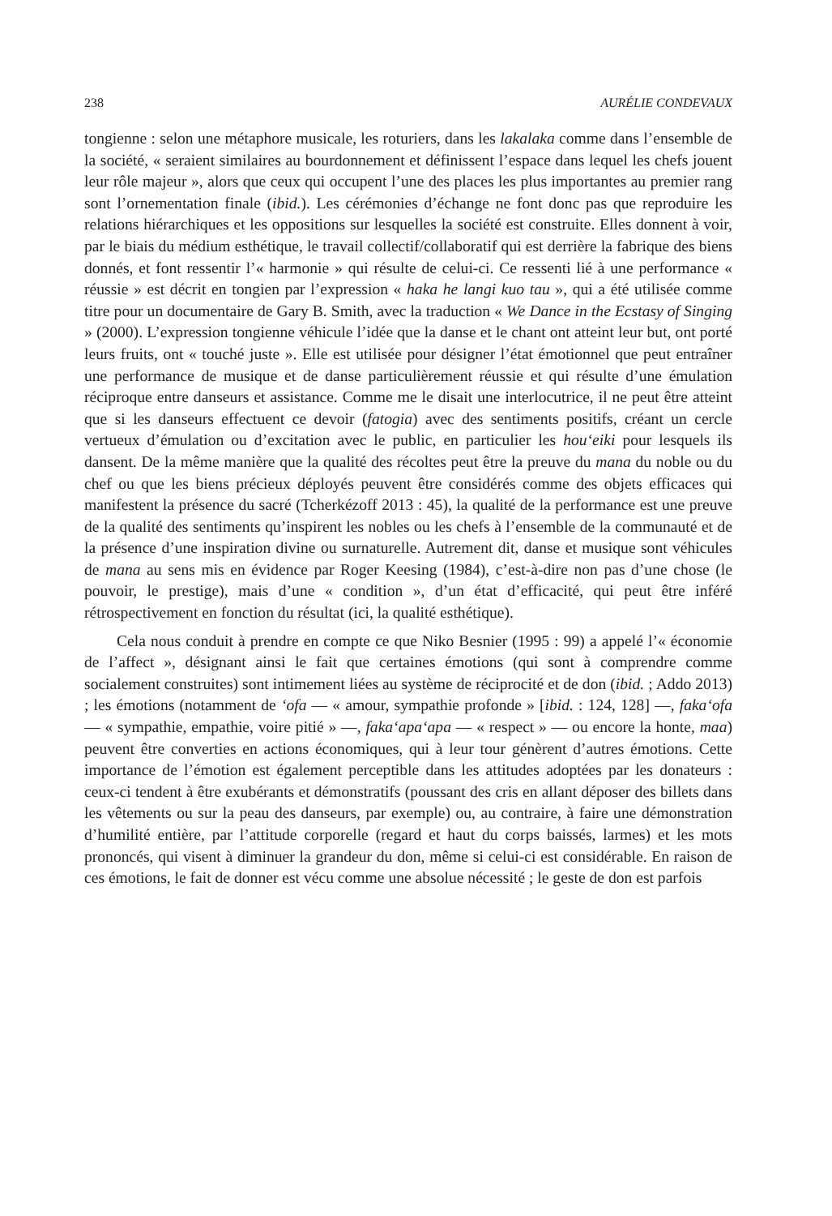238 AURÉLIE CONDEVAUX
tongienne : selon une métaphore musicale, les roturiers, dans les lakalaka comme dans l’ensemble de la société, « seraient similaires au bourdonnement et définissent l’espace dans lequel les chefs jouent leur rôle majeur », alors que ceux qui occupent l’une des places les plus importantes au premier rang sont l’ornementation finale (ibid.). Les cérémonies d’échange ne font donc pas que reproduire les relations hiérarchiques et les oppositions sur lesquelles la société est construite. Elles donnent à voir, par le biais du médium esthétique, le travail collectif/collaboratif qui est derrière la fabrique des biens donnés, et font ressentir l’« harmonie » qui résulte de celui-ci. Ce ressenti lié à une performance « réussie » est décrit en tongien par l’expression « haka he langi kuo tau », qui a été utilisée comme titre pour un documentaire de Gary B. Smith, avec la traduction « We Dance in the Ecstasy of Singing » (2000). L’expression tongienne véhicule l’idée que la danse et le chant ont atteint leur but, ont porté leurs fruits, ont « touché juste ». Elle est utilisée pour désigner l’état émotionnel que peut entraîner une performance de musique et de danse particulièrement réussie et qui résulte d’une émulation réciproque entre danseurs et assistance. Comme me le disait une interlocutrice, il ne peut être atteint que si les danseurs effectuent ce devoir (fatogia) avec des sentiments positifs, créant un cercle vertueux d’émulation ou d’excitation avec le public, en particulier les hou‘eiki pour lesquels ils dansent. De la même manière que la qualité des récoltes peut être la preuve du mana du noble ou du chef ou que les biens précieux déployés peuvent être considérés comme des objets efficaces qui manifestent la présence du sacré (Tcherkézoff 2013 : 45), la qualité de la performance est une preuve de la qualité des sentiments qu’inspirent les nobles ou les chefs à l’ensemble de la communauté et de la présence d’une inspiration divine ou surnaturelle. Autrement dit, danse et musique sont véhicules de mana au sens mis en évidence par Roger Keesing (1984), c’est-à-dire non pas d’une chose (le pouvoir, le prestige), mais d’une « condition », d’un état d’efficacité, qui peut être inféré rétrospectivement en fonction du résultat (ici, la qualité esthétique).
Cela nous conduit à prendre en compte ce que Niko Besnier (1995 : 99) a appelé l’« économie de l’affect », désignant ainsi le fait que certaines émotions (qui sont à comprendre comme socialement construites) sont intimement liées au système de réciprocité et de don (ibid. ; Addo 2013) ; les émotions (notamment de ‘ofa — « amour, sympathie profonde » [ibid. : 124, 128] —, faka‘ofa — « sympathie, empathie, voire pitié » —, faka‘apa‘apa — « respect » — ou encore la honte, maa) peuvent être converties en actions économiques, qui à leur tour génèrent d’autres émotions. Cette importance de l’émotion est également perceptible dans les attitudes adoptées par les donateurs : ceux-ci tendent à être exubérants et démonstratifs (poussant des cris en allant déposer des billets dans les vêtements ou sur la peau des danseurs, par exemple) ou, au contraire, à faire une démonstration d’humilité entière, par l’attitude corporelle (regard et haut du corps baissés, larmes) et les mots prononcés, qui visent à diminuer la grandeur du don, même si celui-ci est considérable. En raison de ces émotions, le fait de donner est vécu comme une absolue nécessité ; le geste de don est parfois